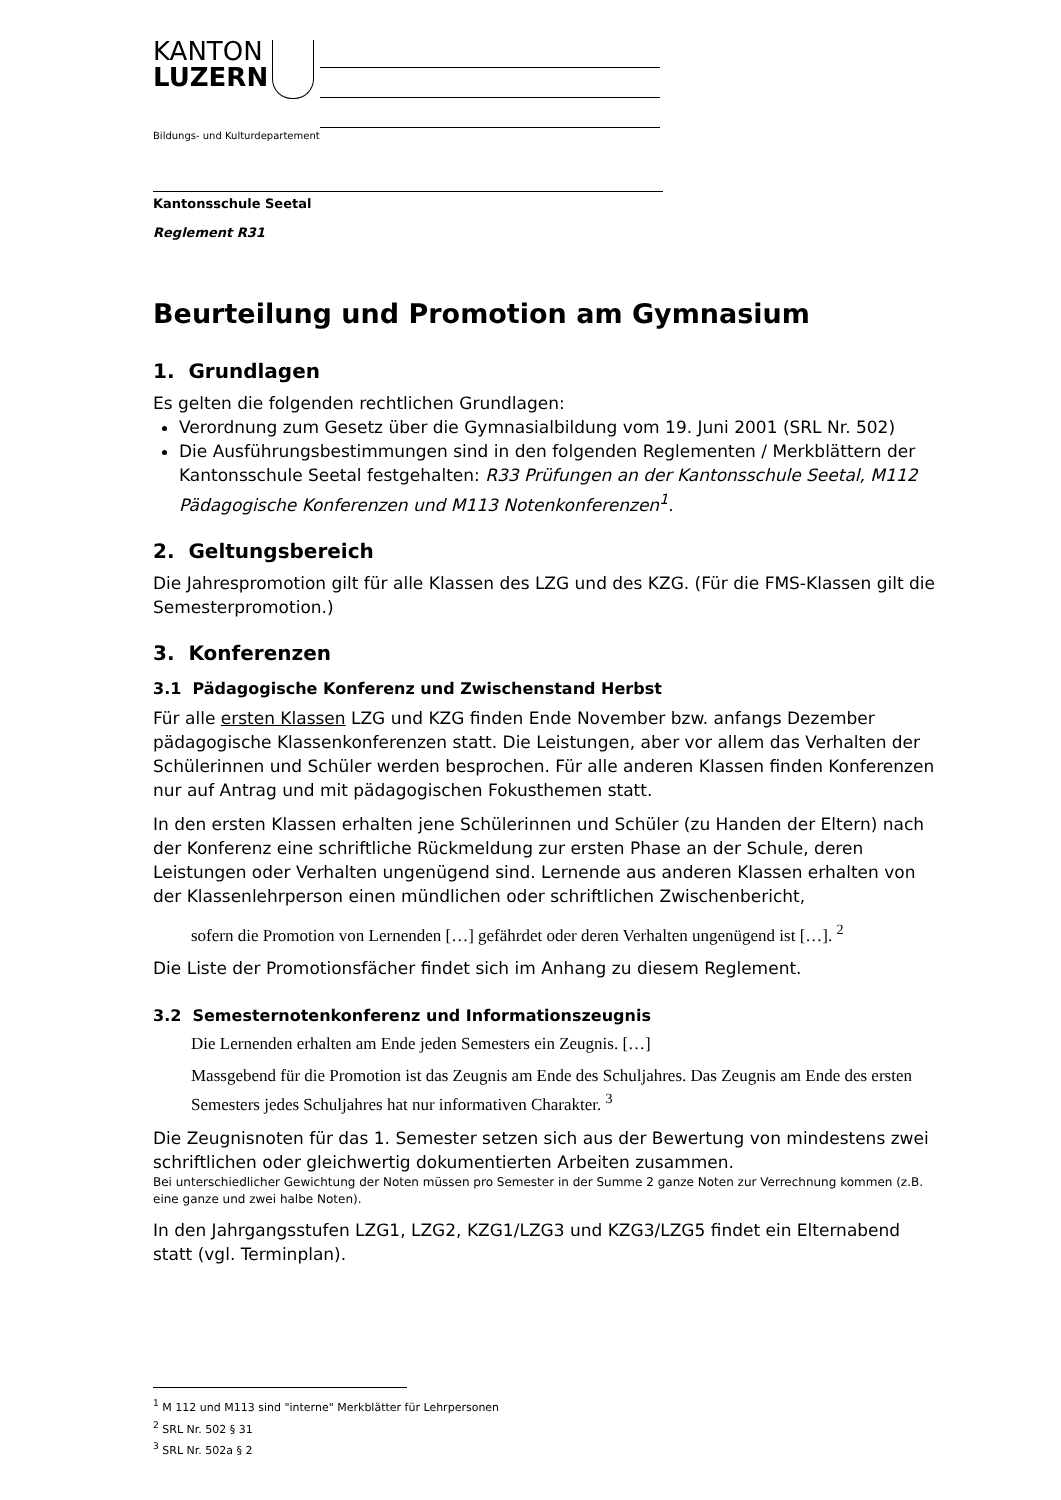KANTON
LUZERN
Bildungs- und Kulturdepartement
Kantonsschule Seetal
Reglement R31
Beurteilung und Promotion am Gymnasium
1. Grundlagen
Es gelten die folgenden rechtlichen Grundlagen:
Verordnung zum Gesetz über die Gymnasialbildung vom 19. Juni 2001 (SRL Nr. 502)
Die Ausführungsbestimmungen sind in den folgenden Reglementen / Merkblättern der Kantonsschule Seetal festgehalten: R33 Prüfungen an der Kantonsschule Seetal, M112 Pädagogische Konferenzen und M113 Notenkonferenzen<sup>1</sup>.
2. Geltungsbereich
Die Jahrespromotion gilt für alle Klassen des LZG und des KZG. (Für die FMS-Klassen gilt die Semesterpromotion.)
3. Konferenzen
3.1 Pädagogische Konferenz und Zwischenstand Herbst
Für alle ersten Klassen LZG und KZG finden Ende November bzw. anfangs Dezember pädagogische Klassenkonferenzen statt. Die Leistungen, aber vor allem das Verhalten der Schülerinnen und Schüler werden besprochen. Für alle anderen Klassen finden Konferenzen nur auf Antrag und mit pädagogischen Fokusthemen statt.
In den ersten Klassen erhalten jene Schülerinnen und Schüler (zu Handen der Eltern) nach der Konferenz eine schriftliche Rückmeldung zur ersten Phase an der Schule, deren Leistungen oder Verhalten ungenügend sind. Lernende aus anderen Klassen erhalten von der Klassenlehrperson einen mündlichen oder schriftlichen Zwischenbericht,
sofern die Promotion von Lernenden […] gefährdet oder deren Verhalten ungenügend ist […]. <sup>2</sup>
Die Liste der Promotionsfächer findet sich im Anhang zu diesem Reglement.
3.2 Semesternotenkonferenz und Informationszeugnis
Die Lernenden erhalten am Ende jeden Semesters ein Zeugnis. […]
Massgebend für die Promotion ist das Zeugnis am Ende des Schuljahres. Das Zeugnis am Ende des ersten Semesters jedes Schuljahres hat nur informativen Charakter. <sup>3</sup>
Die Zeugnisnoten für das 1. Semester setzen sich aus der Bewertung von mindestens zwei schriftlichen oder gleichwertig dokumentierten Arbeiten zusammen.
Bei unterschiedlicher Gewichtung der Noten müssen pro Semester in der Summe 2 ganze Noten zur Verrechnung kommen (z.B. eine ganze und zwei halbe Noten).
In den Jahrgangsstufen LZG1, LZG2, KZG1/LZG3 und KZG3/LZG5 findet ein Elternabend statt (vgl. Terminplan).
<sup>1</sup> M 112 und M113 sind "interne" Merkblätter für Lehrpersonen
<sup>2</sup> SRL Nr. 502 § 31
<sup>3</sup> SRL Nr. 502a § 2